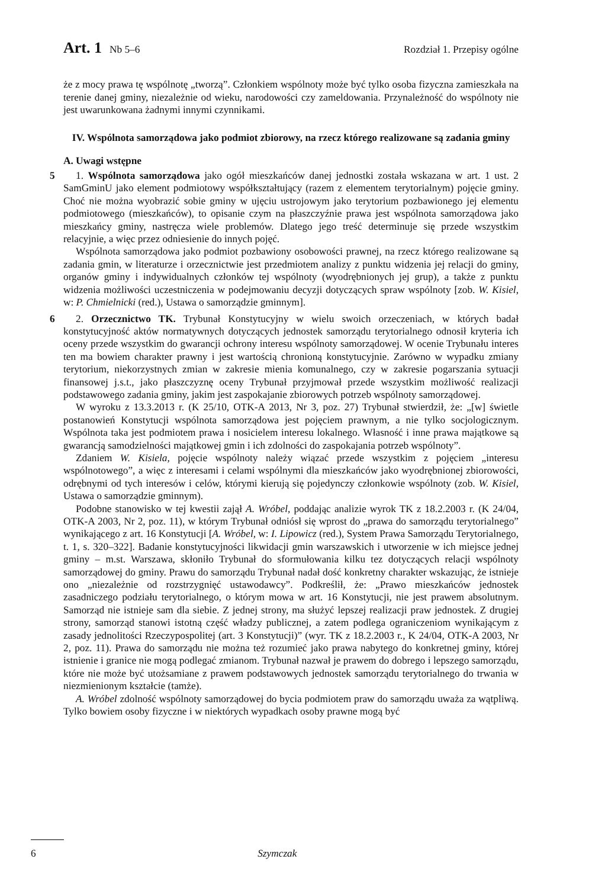Art. 1 Nb 5–6 Rozdział 1. Przepisy ogólne
że z mocy prawa tę wspólnotę „tworzą”. Członkiem wspólnoty może być tylko osoba fizyczna zamieszkała na terenie danej gminy, niezależnie od wieku, narodowości czy zameldowania. Przynależność do wspólnoty nie jest uwarunkowana żadnymi innymi czynnikami.
IV. Wspólnota samorządowa jako podmiot zbiorowy, na rzecz którego realizowane są zadania gminy
A. Uwagi wstępne
5 1. Wspólnota samorządowa jako ogół mieszkańców danej jednostki została wskazana w art. 1 ust. 2 SamGminU jako element podmiotowy współkształtujący (razem z elementem terytorialnym) pojęcie gminy. Choć nie można wyobrazić sobie gminy w ujęciu ustrojowym jako terytorium pozbawionego jej elementu podmiotowego (mieszkańców), to opisanie czym na płaszczyźnie prawa jest wspólnota samorządowa jako mieszkańcy gminy, nastręcza wiele problemów. Dlatego jego treść determinuje się przede wszystkim relacyjnie, a więc przez odniesienie do innych pojęć.
Wspólnota samorządowa jako podmiot pozbawiony osobowości prawnej, na rzecz którego realizowane są zadania gmin, w literaturze i orzecznictwie jest przedmiotem analizy z punktu widzenia jej relacji do gminy, organów gminy i indywidualnych członków tej wspólnoty (wyodrębnionych jej grup), a także z punktu widzenia możliwości uczestniczenia w podejmowaniu decyzji dotyczących spraw wspólnoty [zob. W. Kisiel, w: P. Chmielnicki (red.), Ustawa o samorządzie gminnym].
6 2. Orzecznictwo TK. Trybunał Konstytucyjny w wielu swoich orzeczeniach, w których badał konstytucyjność aktów normatywnych dotyczących jednostek samorządu terytorialnego odnosił kryteria ich oceny przede wszystkim do gwarancji ochrony interesu wspólnoty samorządowej. W ocenie Trybunału interes ten ma bowiem charakter prawny i jest wartością chronioną konstytucyjnie. Zarówno w wypadku zmiany terytorium, niekorzystnych zmian w zakresie mienia komunalnego, czy w zakresie pogarszania sytuacji finansowej j.s.t., jako płaszczyznę oceny Trybunał przyjmował przede wszystkim możliwość realizacji podstawowego zadania gminy, jakim jest zaspokajanie zbiorowych potrzeb wspólnoty samorządowej.
W wyroku z 13.3.2013 r. (K 25/10, OTK-A 2013, Nr 3, poz. 27) Trybunał stwierdził, że: „[w] świetle postanowień Konstytucji wspólnota samorządowa jest pojęciem prawnym, a nie tylko socjologicznym. Wspólnota taka jest podmiotem prawa i nosicielem interesu lokalnego. Własność i inne prawa majątkowe są gwarancją samodzielności majątkowej gmin i ich zdolności do zaspokajania potrzeb wspólnoty”.
Zdaniem W. Kisiela, pojęcie wspólnoty należy wiązać przede wszystkim z pojęciem „interesu wspólnotowego”, a więc z interesami i celami wspólnymi dla mieszkańców jako wyodrębnionej zbiorowości, odrębnymi od tych interesów i celów, którymi kierują się pojedynczy członkowie wspólnoty (zob. W. Kisiel, Ustawa o samorządzie gminnym).
Podobne stanowisko w tej kwestii zajął A. Wróbel, poddając analizie wyrok TK z 18.2.2003 r. (K 24/04, OTK-A 2003, Nr 2, poz. 11), w którym Trybunał odniósł się wprost do „prawa do samorządu terytorialnego” wynikającego z art. 16 Konstytucji [A. Wróbel, w: I. Lipowicz (red.), System Prawa Samorządu Terytorialnego, t. 1, s. 320–322]. Badanie konstytucyjności likwidacji gmin warszawskich i utworzenie w ich miejsce jednej gminy – m.st. Warszawa, skłoniło Trybunał do sformułowania kilku tez dotyczących relacji wspólnoty samorządowej do gminy. Prawu do samorządu Trybunał nadał dość konkretny charakter wskazując, że istnieje ono „niezależnie od rozstrzygnięć ustawodawcy”. Podkreślił, że: „Prawo mieszkańców jednostek zasadniczego podziału terytorialnego, o którym mowa w art. 16 Konstytucji, nie jest prawem absolutnym. Samorząd nie istnieje sam dla siebie. Z jednej strony, ma służyć lepszej realizacji praw jednostek. Z drugiej strony, samorząd stanowi istotną część władzy publicznej, a zatem podlega ograniczeniom wynikającym z zasady jednolitości Rzeczypospolitej (art. 3 Konstytucji)” (wyr. TK z 18.2.2003 r., K 24/04, OTK-A 2003, Nr 2, poz. 11). Prawa do samorządu nie można też rozumieć jako prawa nabytego do konkretnej gminy, której istnienie i granice nie mogą podlegać zmianom. Trybunał nazwał je prawem do dobrego i lepszego samorządu, które nie może być utożsamiane z prawem podstawowych jednostek samorządu terytorialnego do trwania w niezmienionym kształcie (tamże).
A. Wróbel zdolność wspólnoty samorządowej do bycia podmiotem praw do samorządu uważa za wątpliwą. Tylko bowiem osoby fizyczne i w niektórych wypadkach osoby prawne mogą być
6 Szymczak